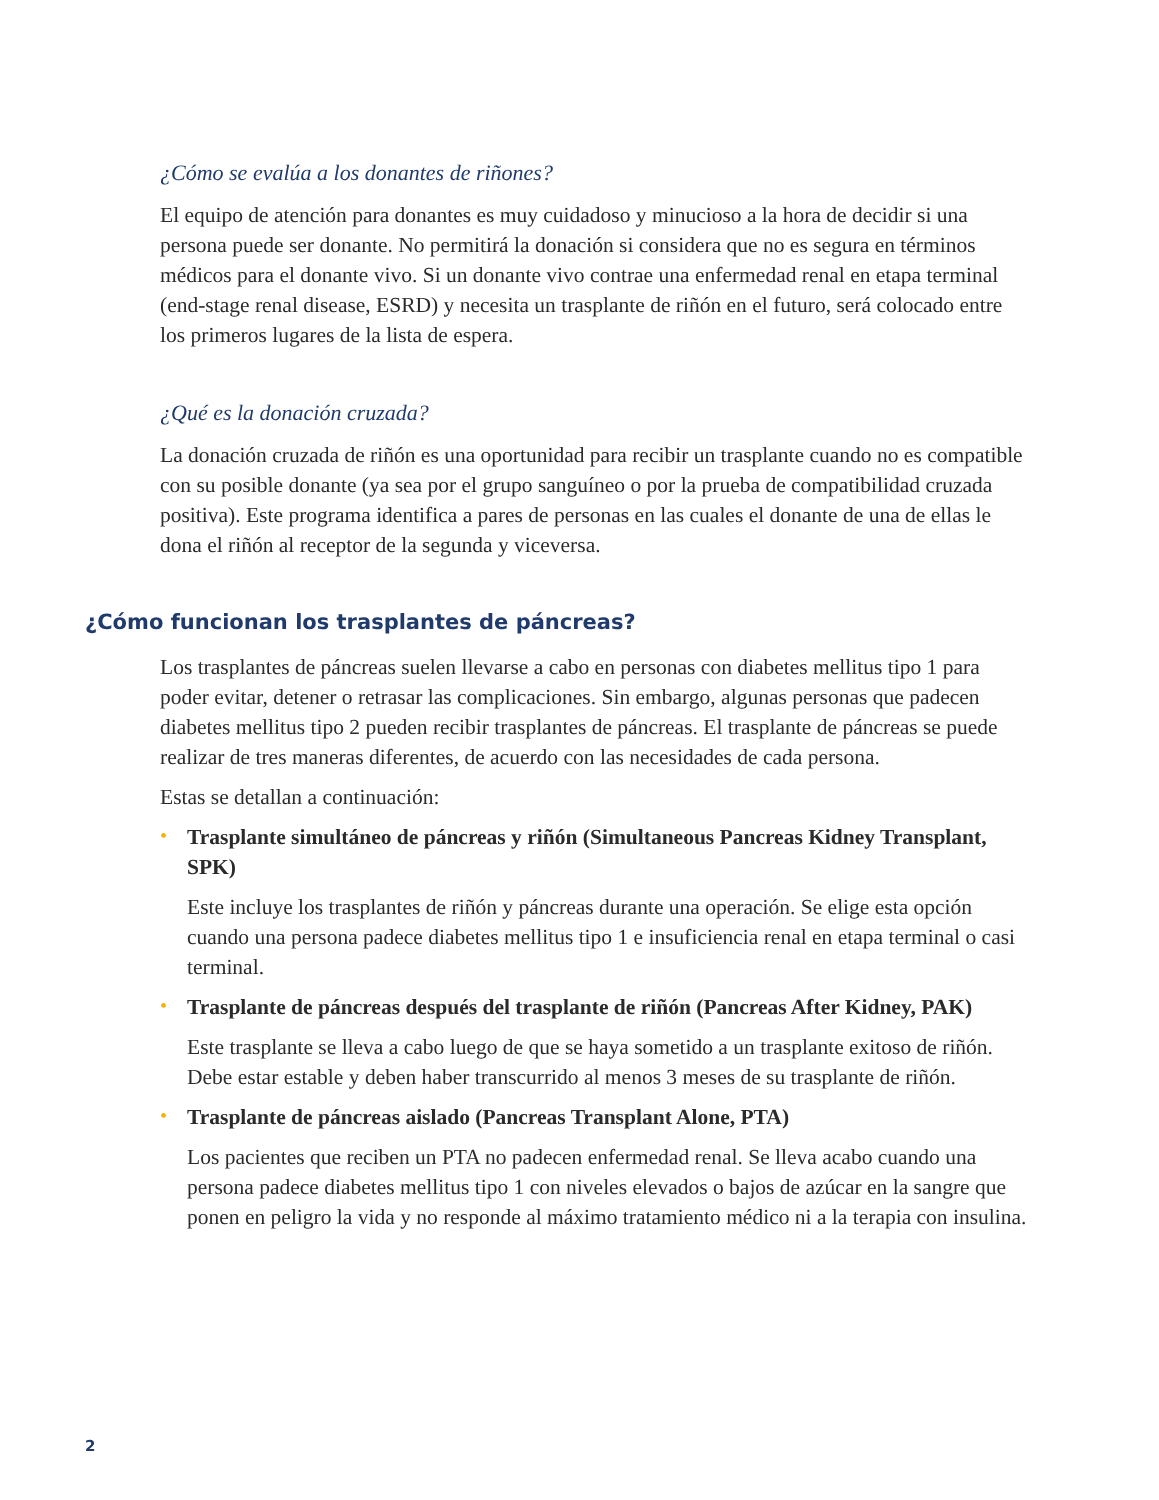¿Cómo se evalúa a los donantes de riñones?
El equipo de atención para donantes es muy cuidadoso y minucioso a la hora de decidir si una persona puede ser donante. No permitirá la donación si considera que no es segura en términos médicos para el donante vivo. Si un donante vivo contrae una enfermedad renal en etapa terminal (end-stage renal disease, ESRD) y necesita un trasplante de riñón en el futuro, será colocado entre los primeros lugares de la lista de espera.
¿Qué es la donación cruzada?
La donación cruzada de riñón es una oportunidad para recibir un trasplante cuando no es compatible con su posible donante (ya sea por el grupo sanguíneo o por la prueba de compatibilidad cruzada positiva). Este programa identifica a pares de personas en las cuales el donante de una de ellas le dona el riñón al receptor de la segunda y viceversa.
¿Cómo funcionan los trasplantes de páncreas?
Los trasplantes de páncreas suelen llevarse a cabo en personas con diabetes mellitus tipo 1 para poder evitar, detener o retrasar las complicaciones. Sin embargo, algunas personas que padecen diabetes mellitus tipo 2 pueden recibir trasplantes de páncreas. El trasplante de páncreas se puede realizar de tres maneras diferentes, de acuerdo con las necesidades de cada persona.
Estas se detallan a continuación:
• Trasplante simultáneo de páncreas y riñón (Simultaneous Pancreas Kidney Transplant, SPK)
Este incluye los trasplantes de riñón y páncreas durante una operación. Se elige esta opción cuando una persona padece diabetes mellitus tipo 1 e insuficiencia renal en etapa terminal o casi terminal.
• Trasplante de páncreas después del trasplante de riñón (Pancreas After Kidney, PAK)
Este trasplante se lleva a cabo luego de que se haya sometido a un trasplante exitoso de riñón. Debe estar estable y deben haber transcurrido al menos 3 meses de su trasplante de riñón.
• Trasplante de páncreas aislado (Pancreas Transplant Alone, PTA)
Los pacientes que reciben un PTA no padecen enfermedad renal. Se lleva acabo cuando una persona padece diabetes mellitus tipo 1 con niveles elevados o bajos de azúcar en la sangre que ponen en peligro la vida y no responde al máximo tratamiento médico ni a la terapia con insulina.
2